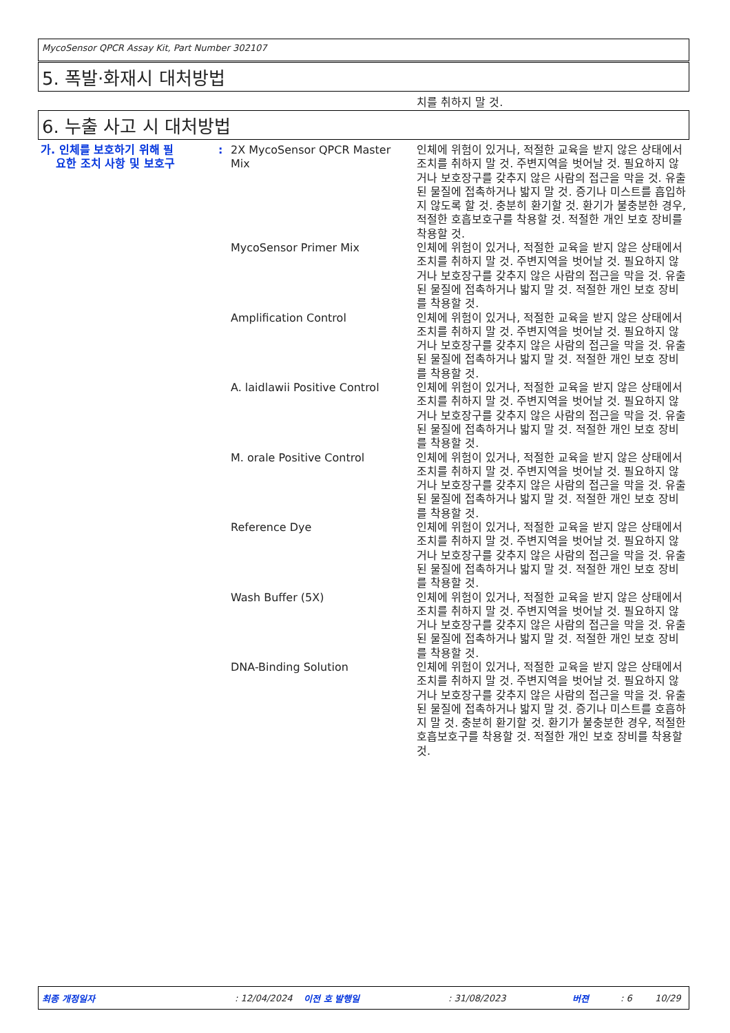MycoSensor QPCR Assay Kit, Part Number 302107
5. 폭발·화재시 대처방법
치를 취하지 말 것.
6. 누출 사고 시 대처방법
| 가. 인체를 보호하기 위해 필 요한 조치 사항 및 보호구 | : | 2X MycoSensor QPCR Master Mix | 인체에 위험이 있거나, 적절한 교육을 받지 않은 상태에서 조치를 취하지 말 것. 주변지역을 벗어날 것. 필요하지 않거나 보호장구를 갖추지 않은 사람의 접근을 막을 것. 유출된 물질에 접촉하거나 밟지 말 것. 증기나 미스트를 흡입하지 않도록 할 것. 충분히 환기할 것. 환기가 불충분한 경우, 적절한 호흡보호구를 착용할 것. 적절한 개인 보호 장비를 착용할 것. |
| | | MycoSensor Primer Mix | 인체에 위험이 있거나, 적절한 교육을 받지 않은 상태에서 조치를 취하지 말 것. 주변지역을 벗어날 것. 필요하지 않거나 보호장구를 갖추지 않은 사람의 접근을 막을 것. 유출된 물질에 접촉하거나 밟지 말 것. 적절한 개인 보호 장비를 착용할 것. |
| | | Amplification Control | 인체에 위험이 있거나, 적절한 교육을 받지 않은 상태에서 조치를 취하지 말 것. 주변지역을 벗어날 것. 필요하지 않거나 보호장구를 갖추지 않은 사람의 접근을 막을 것. 유출된 물질에 접촉하거나 밟지 말 것. 적절한 개인 보호 장비를 착용할 것. |
| | | A. laidlawii Positive Control | 인체에 위험이 있거나, 적절한 교육을 받지 않은 상태에서 조치를 취하지 말 것. 주변지역을 벗어날 것. 필요하지 않거나 보호장구를 갖추지 않은 사람의 접근을 막을 것. 유출된 물질에 접촉하거나 밟지 말 것. 적절한 개인 보호 장비를 착용할 것. |
| | | M. orale Positive Control | 인체에 위험이 있거나, 적절한 교육을 받지 않은 상태에서 조치를 취하지 말 것. 주변지역을 벗어날 것. 필요하지 않거나 보호장구를 갖추지 않은 사람의 접근을 막을 것. 유출된 물질에 접촉하거나 밟지 말 것. 적절한 개인 보호 장비를 착용할 것. |
| | | Reference Dye | 인체에 위험이 있거나, 적절한 교육을 받지 않은 상태에서 조치를 취하지 말 것. 주변지역을 벗어날 것. 필요하지 않거나 보호장구를 갖추지 않은 사람의 접근을 막을 것. 유출된 물질에 접촉하거나 밟지 말 것. 적절한 개인 보호 장비를 착용할 것. |
| | | Wash Buffer (5X) | 인체에 위험이 있거나, 적절한 교육을 받지 않은 상태에서 조치를 취하지 말 것. 주변지역을 벗어날 것. 필요하지 않거나 보호장구를 갖추지 않은 사람의 접근을 막을 것. 유출된 물질에 접촉하거나 밟지 말 것. 적절한 개인 보호 장비를 착용할 것. |
| | | DNA-Binding Solution | 인체에 위험이 있거나, 적절한 교육을 받지 않은 상태에서 조치를 취하지 말 것. 주변지역을 벗어날 것. 필요하지 않거나 보호장구를 갖추지 않은 사람의 접근을 막을 것. 유출된 물질에 접촉하거나 밟지 말 것. 증기나 미스트를 호흡하지 말 것. 충분히 환기할 것. 환기가 불충분한 경우, 적절한 호흡보호구를 착용할 것. 적절한 개인 보호 장비를 착용할 것. |
최종 개정일자 : 12/04/2024 이전 호 발행일 : 31/08/2023 버젼 : 6 10/29